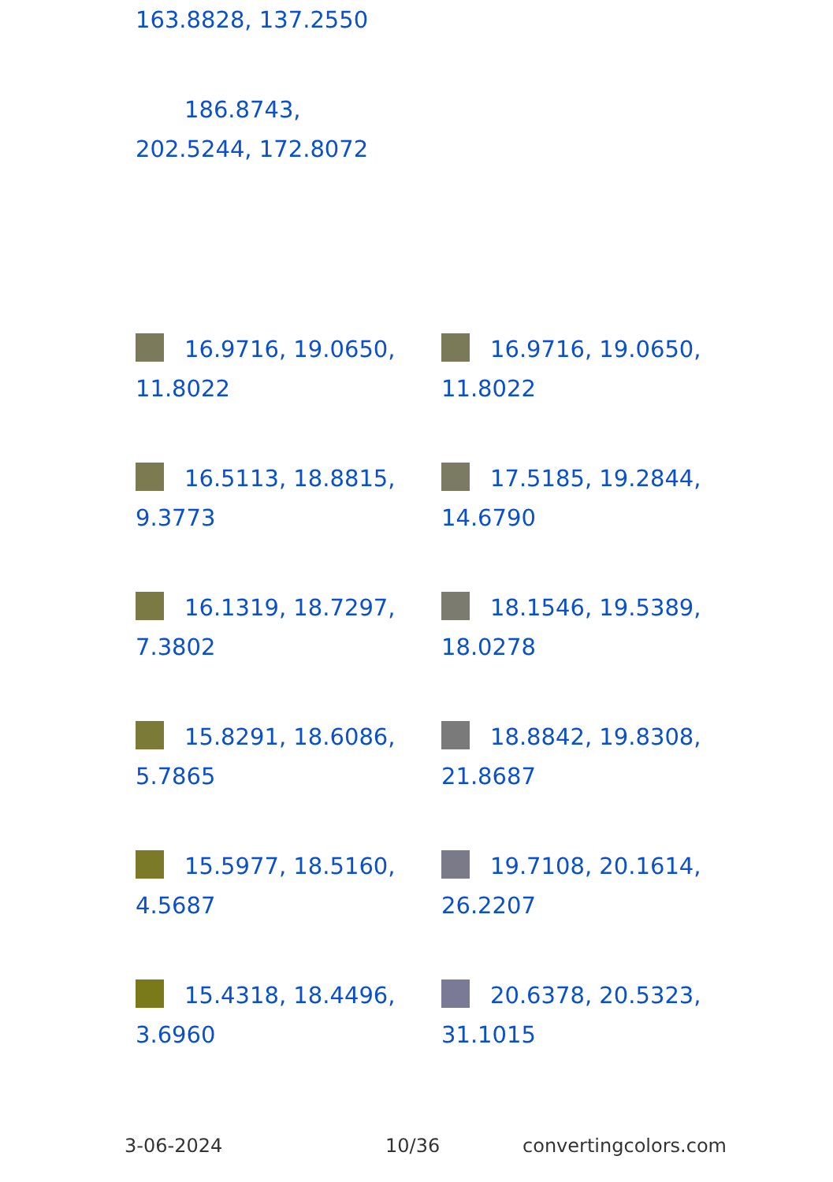163.8828, 137.2550
186.8743, 202.5244, 172.8072
16.9716, 19.0650, 11.8022
16.9716, 19.0650, 11.8022
16.5113, 18.8815, 9.3773
17.5185, 19.2844, 14.6790
16.1319, 18.7297, 7.3802
18.1546, 19.5389, 18.0278
15.8291, 18.6086, 5.7865
18.8842, 19.8308, 21.8687
15.5977, 18.5160, 4.5687
19.7108, 20.1614, 26.2207
15.4318, 18.4496, 3.6960
20.6378, 20.5323, 31.1015
3-06-2024 10/36 convertingcolors.com